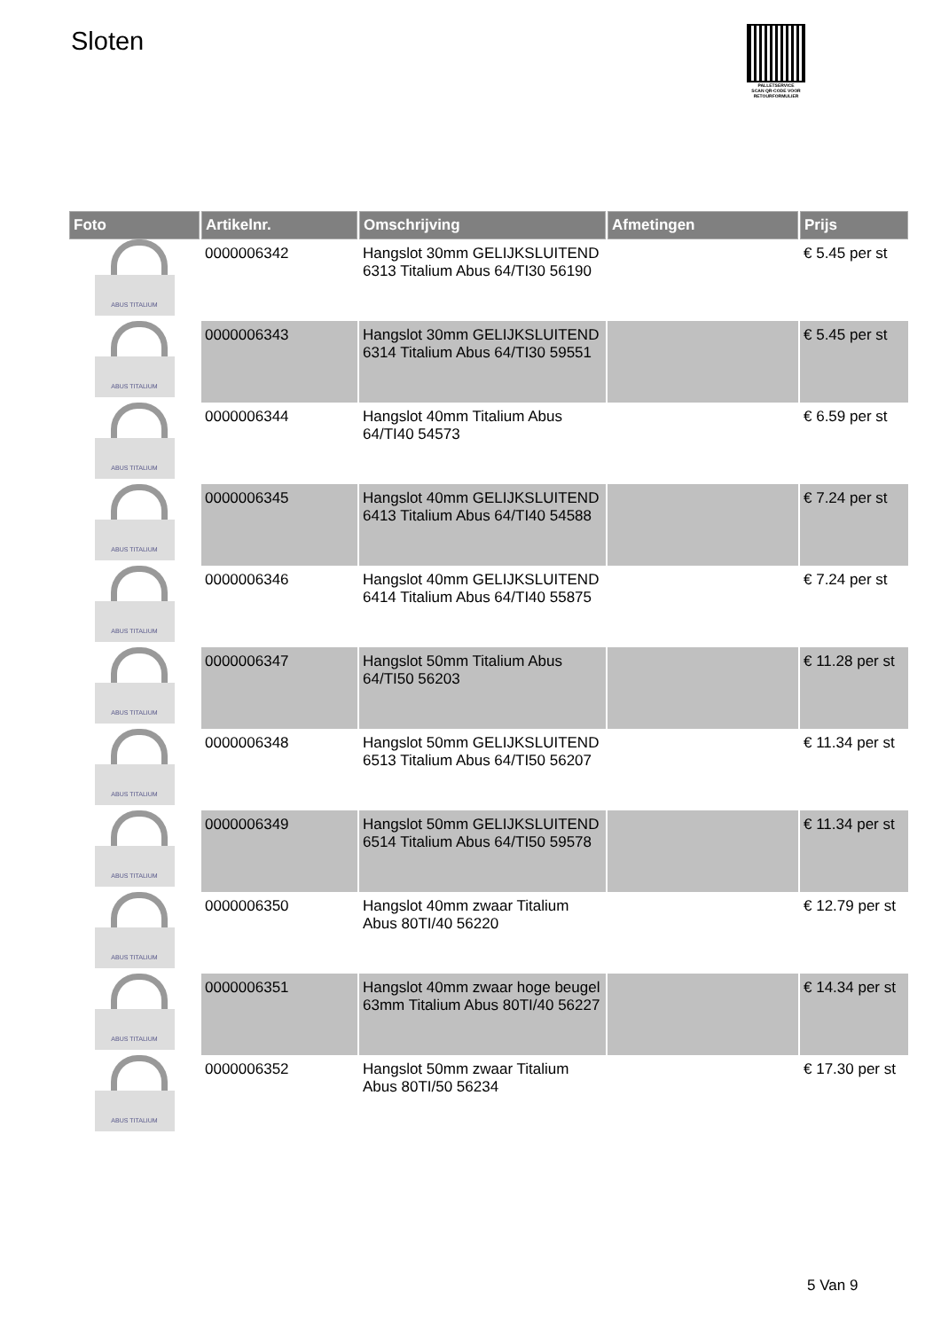Sloten
PALLETSERVICE
SCAN QR-CODE VOOR RETOURFORMULIER
| Foto | Artikelnr. | Omschrijving | Afmetingen | Prijs |
| --- | --- | --- | --- | --- |
| ABUS TITALIUM | 0000006342 | Hangslot 30mm GELIJKSLUITEND 6313 Titalium Abus 64/TI30 56190 | | € 5.45 per st |
| ABUS TITALIUM | 0000006343 | Hangslot 30mm GELIJKSLUITEND 6314 Titalium Abus 64/TI30 59551 | | € 5.45 per st |
| ABUS TITALIUM | 0000006344 | Hangslot 40mm Titalium Abus 64/TI40 54573 | | € 6.59 per st |
| ABUS TITALIUM | 0000006345 | Hangslot 40mm GELIJKSLUITEND 6413 Titalium Abus 64/TI40 54588 | | € 7.24 per st |
| ABUS TITALIUM | 0000006346 | Hangslot 40mm GELIJKSLUITEND 6414 Titalium Abus 64/TI40 55875 | | € 7.24 per st |
| ABUS TITALIUM | 0000006347 | Hangslot 50mm Titalium Abus 64/TI50 56203 | | € 11.28 per st |
| ABUS TITALIUM | 0000006348 | Hangslot 50mm GELIJKSLUITEND 6513 Titalium Abus 64/TI50 56207 | | € 11.34 per st |
| ABUS TITALIUM | 0000006349 | Hangslot 50mm GELIJKSLUITEND 6514 Titalium Abus 64/TI50 59578 | | € 11.34 per st |
| ABUS TITALIUM | 0000006350 | Hangslot 40mm zwaar Titalium Abus 80TI/40 56220 | | € 12.79 per st |
| ABUS TITALIUM | 0000006351 | Hangslot 40mm zwaar hoge beugel 63mm Titalium Abus 80TI/40 56227 | | € 14.34 per st |
| ABUS TITALIUM | 0000006352 | Hangslot 50mm zwaar Titalium Abus 80TI/50 56234 | | € 17.30 per st |
5 Van 9